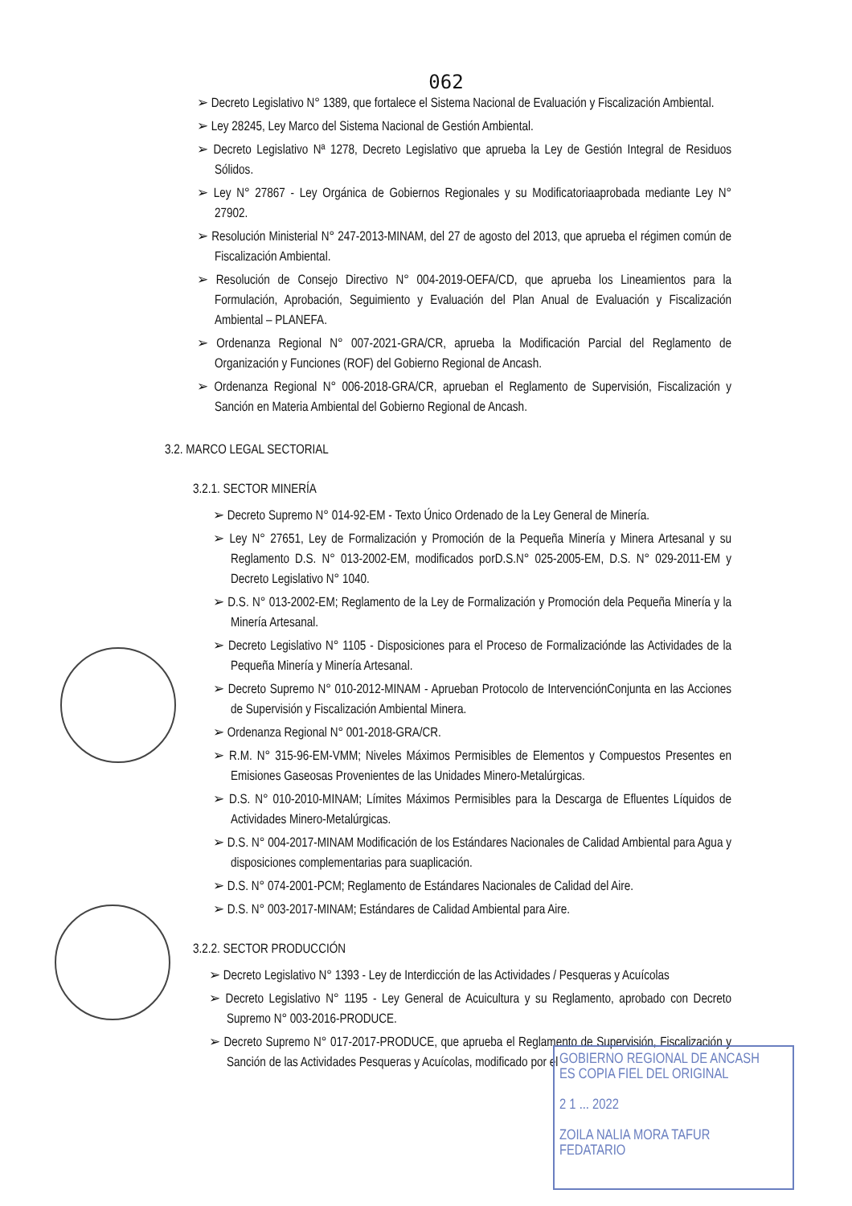062
➢ Decreto Legislativo N° 1389, que fortalece el Sistema Nacional de Evaluación y Fiscalización Ambiental.
➢ Ley 28245, Ley Marco del Sistema Nacional de Gestión Ambiental.
➢ Decreto Legislativo Nª 1278, Decreto Legislativo que aprueba la Ley de Gestión Integral de Residuos Sólidos.
➢ Ley N° 27867 - Ley Orgánica de Gobiernos Regionales y su Modificatoriaaprobada mediante Ley N° 27902.
➢ Resolución Ministerial N° 247-2013-MINAM, del 27 de agosto del 2013, que aprueba el régimen común de Fiscalización Ambiental.
➢ Resolución de Consejo Directivo N° 004-2019-OEFA/CD, que aprueba los Lineamientos para la Formulación, Aprobación, Seguimiento y Evaluación del Plan Anual de Evaluación y Fiscalización Ambiental – PLANEFA.
➢ Ordenanza Regional N° 007-2021-GRA/CR, aprueba la Modificación Parcial del Reglamento de Organización y Funciones (ROF) del Gobierno Regional de Ancash.
➢ Ordenanza Regional N° 006-2018-GRA/CR, aprueban el Reglamento de Supervisión, Fiscalización y Sanción en Materia Ambiental del Gobierno Regional de Ancash.
3.2. MARCO LEGAL SECTORIAL
3.2.1. SECTOR MINERÍA
➢ Decreto Supremo N° 014-92-EM - Texto Único Ordenado de la Ley General de Minería.
➢ Ley N° 27651, Ley de Formalización y Promoción de la Pequeña Minería y Minera Artesanal y su Reglamento D.S. N° 013-2002-EM, modificados porD.S.N° 025-2005-EM, D.S. N° 029-2011-EM y Decreto Legislativo N° 1040.
➢ D.S. N° 013-2002-EM; Reglamento de la Ley de Formalización y Promoción dela Pequeña Minería y la Minería Artesanal.
➢ Decreto Legislativo N° 1105 - Disposiciones para el Proceso de Formalizaciónde las Actividades de la Pequeña Minería y Minería Artesanal.
➢ Decreto Supremo N° 010-2012-MINAM - Aprueban Protocolo de IntervenciónConjunta en las Acciones de Supervisión y Fiscalización Ambiental Minera.
➢ Ordenanza Regional N° 001-2018-GRA/CR.
➢ R.M. N° 315-96-EM-VMM; Niveles Máximos Permisibles de Elementos y Compuestos Presentes en Emisiones Gaseosas Provenientes de las Unidades Minero-Metalúrgicas.
➢ D.S. N° 010-2010-MINAM; Límites Máximos Permisibles para la Descarga de Efluentes Líquidos de Actividades Minero-Metalúrgicas.
➢ D.S. N° 004-2017-MINAM Modificación de los Estándares Nacionales de Calidad Ambiental para Agua y disposiciones complementarias para suaplicación.
➢ D.S. N° 074-2001-PCM; Reglamento de Estándares Nacionales de Calidad del Aire.
➢ D.S. N° 003-2017-MINAM; Estándares de Calidad Ambiental para Aire.
3.2.2. SECTOR PRODUCCIÓN
➢ Decreto Legislativo N° 1393 - Ley de Interdicción de las Actividades / Pesqueras y Acuícolas
➢ Decreto Legislativo N° 1195 - Ley General de Acuicultura y su Reglamento, aprobado con Decreto Supremo N° 003-2016-PRODUCE.
➢ Decreto Supremo N° 017-2017-PRODUCE, que aprueba el Reglamento de Supervisión, Fiscalización y Sanción de las Actividades Pesqueras y Acuícolas, modificado por el
GOBIERNO REGIONAL DE ANCASH
ES COPIA FIEL DEL ORIGINAL
2 1 ... 2022
ZOILA NALIA MORA TAFUR
FEDATARIO